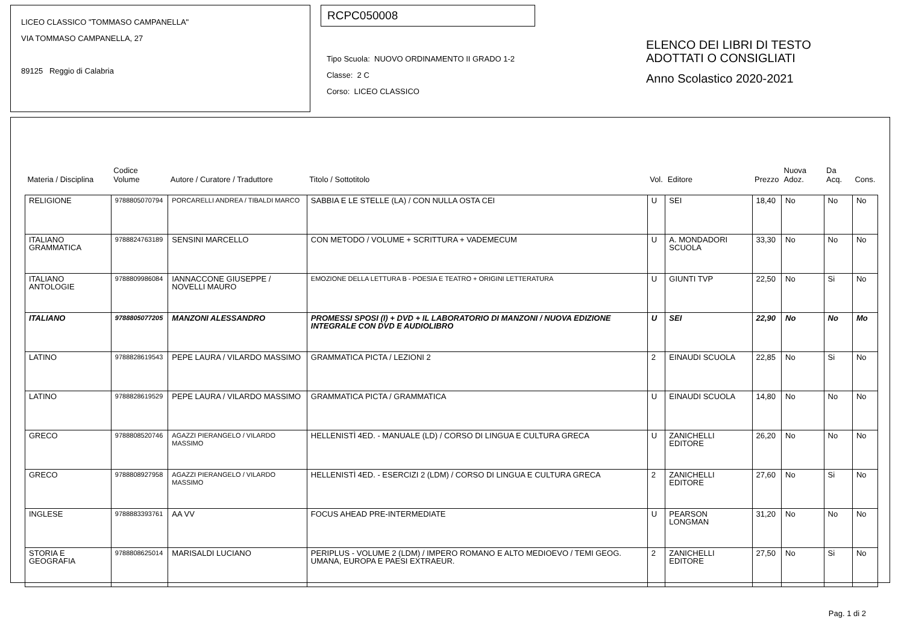LICEO CLASSICO "TOMMASO CAMPANELLA"
VIA TOMMASO CAMPANELLA, 27
89125 Reggio di Calabria
RCPC050008
Tipo Scuola: NUOVO ORDINAMENTO II GRADO 1-2
Classe: 2 C
Corso: LICEO CLASSICO
ELENCO DEI LIBRI DI TESTO
ADOTTATI O CONSIGLIATI
Anno Scolastico 2020-2021
| Materia / Disciplina | Codice Volume | Autore / Curatore / Traduttore | Titolo / Sottotitolo | Vol. | Editore | Prezzo | Nuova Adoz. | Da Acq. | Cons. |
| --- | --- | --- | --- | --- | --- | --- | --- | --- | --- |
| RELIGIONE | 9788805070794 | PORCARELLI ANDREA / TIBALDI MARCO | SABBIA E LE STELLE (LA) / CON NULLA OSTA CEI | U | SEI | 18,40 | No | No | No |
| ITALIANO GRAMMATICA | 9788824763189 | SENSINI MARCELLO | CON METODO / VOLUME + SCRITTURA + VADEMECUM | U | A. MONDADORI SCUOLA | 33,30 | No | No | No |
| ITALIANO ANTOLOGIE | 9788809986084 | IANNACCONE GIUSEPPE / NOVELLI MAURO | EMOZIONE DELLA LETTURA B - POESIA E TEATRO + ORIGINI LETTERATURA | U | GIUNTI TVP | 22,50 | No | Si | No |
| ITALIANO | 9788805077205 | MANZONI ALESSANDRO | PROMESSI SPOSI (I) + DVD + IL LABORATORIO DI MANZONI / NUOVA EDIZIONE INTEGRALE CON DVD E AUDIOLIBRO | U | SEI | 22,90 | No | No | Mo |
| LATINO | 9788828619543 | PEPE LAURA / VILARDO MASSIMO | GRAMMATICA PICTA / LEZIONI 2 | 2 | EINAUDI SCUOLA | 22,85 | No | Si | No |
| LATINO | 9788828619529 | PEPE LAURA / VILARDO MASSIMO | GRAMMATICA PICTA / GRAMMATICA | U | EINAUDI SCUOLA | 14,80 | No | No | No |
| GRECO | 9788808520746 | AGAZZI PIERANGELO / VILARDO MASSIMO | HELLENISTÌ 4ED. - MANUALE (LD) / CORSO DI LINGUA E CULTURA GRECA | U | ZANICHELLI EDITORE | 26,20 | No | No | No |
| GRECO | 9788808927958 | AGAZZI PIERANGELO / VILARDO MASSIMO | HELLENISTÌ 4ED. - ESERCIZI 2 (LDM) / CORSO DI LINGUA E CULTURA GRECA | 2 | ZANICHELLI EDITORE | 27,60 | No | Si | No |
| INGLESE | 9788883393761 | AA VV | FOCUS AHEAD PRE-INTERMEDIATE | U | PEARSON LONGMAN | 31,20 | No | No | No |
| STORIA E GEOGRAFIA | 9788808625014 | MARISALDI LUCIANO | PERIPLUS - VOLUME 2 (LDM) / IMPERO ROMANO E ALTO MEDIOEVO / TEMI GEOG. UMANA, EUROPA E PAESI EXTRAEUR. | 2 | ZANICHELLI EDITORE | 27,50 | No | Si | No |
Pag. 1 di 2